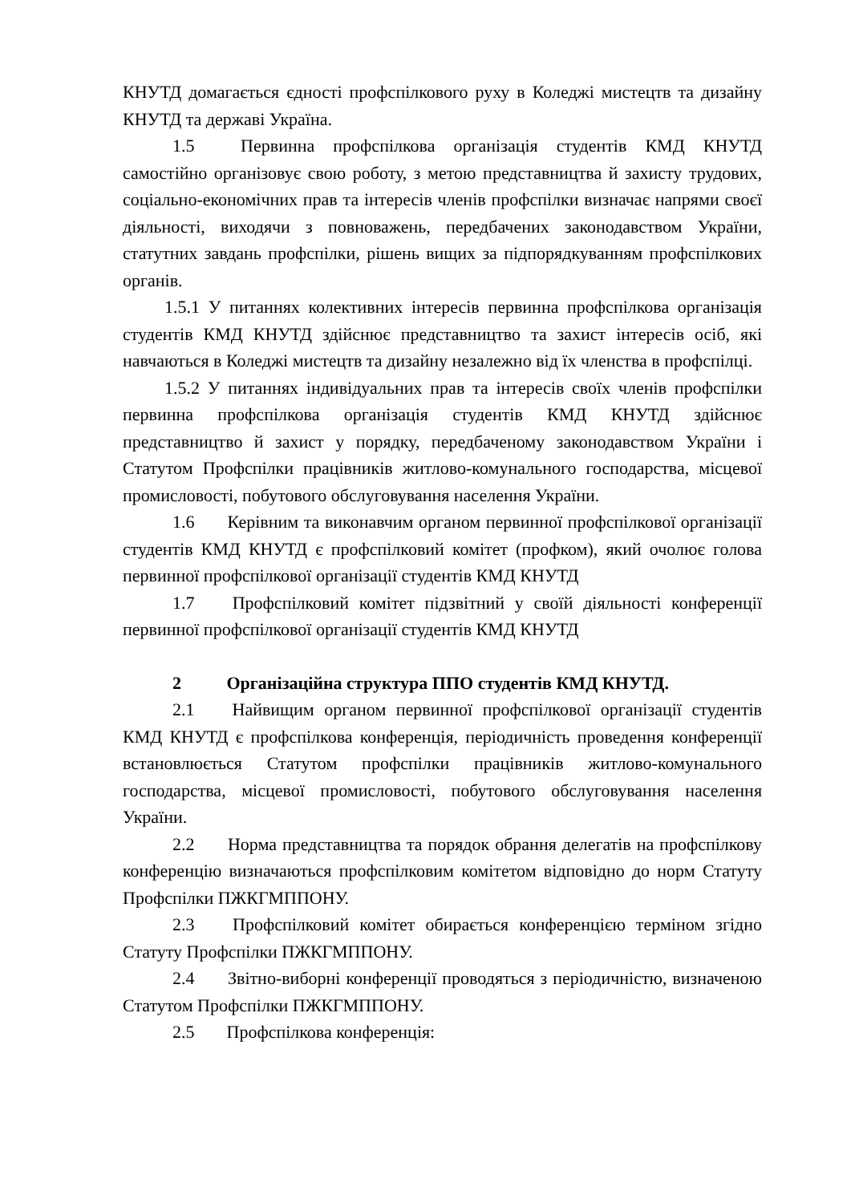КНУТД домагається єдності профспілкового руху в Коледжі мистецтв та дизайну КНУТД та державі Україна.
1.5 Первинна профспілкова організація студентів КМД КНУТД самостійно організовує свою роботу, з метою представництва й захисту трудових, соціально-економічних прав та інтересів членів профспілки визначає напрями своєї діяльності, виходячи з повноважень, передбачених законодавством України, статутних завдань профспілки, рішень вищих за підпорядкуванням профспілкових органів.
1.5.1 У питаннях колективних інтересів первинна профспілкова організація студентів КМД КНУТД здійснює представництво та захист інтересів осіб, які навчаються в Коледжі мистецтв та дизайну незалежно від їх членства в профспілці.
1.5.2 У питаннях індивідуальних прав та інтересів своїх членів профспілки первинна профспілкова організація студентів КМД КНУТД здійснює представництво й захист у порядку, передбаченому законодавством України і Статутом Профспілки працівників житлово-комунального господарства, місцевої промисловості, побутового обслуговування населення України.
1.6 Керівним та виконавчим органом первинної профспілкової організації студентів КМД КНУТД є профспілковий комітет (профком), який очолює голова первинної профспілкової організації студентів КМД КНУТД
1.7 Профспілковий комітет підзвітний у своїй діяльності конференції первинної профспілкової організації студентів КМД КНУТД
2 Організаційна структура ППО студентів КМД КНУТД.
2.1 Найвищим органом первинної профспілкової організації студентів КМД КНУТД є профспілкова конференція, періодичність проведення конференції встановлюється Статутом профспілки працівників житлово-комунального господарства, місцевої промисловості, побутового обслуговування населення України.
2.2 Норма представництва та порядок обрання делегатів на профспілкову конференцію визначаються профспілковим комітетом відповідно до норм Статуту Профспілки ПЖКГМППОНУ.
2.3 Профспілковий комітет обирається конференцією терміном згідно Статуту Профспілки ПЖКГМППОНУ.
2.4 Звітно-виборні конференції проводяться з періодичністю, визначеною Статутом Профспілки ПЖКГМППОНУ.
2.5 Профспілкова конференція: